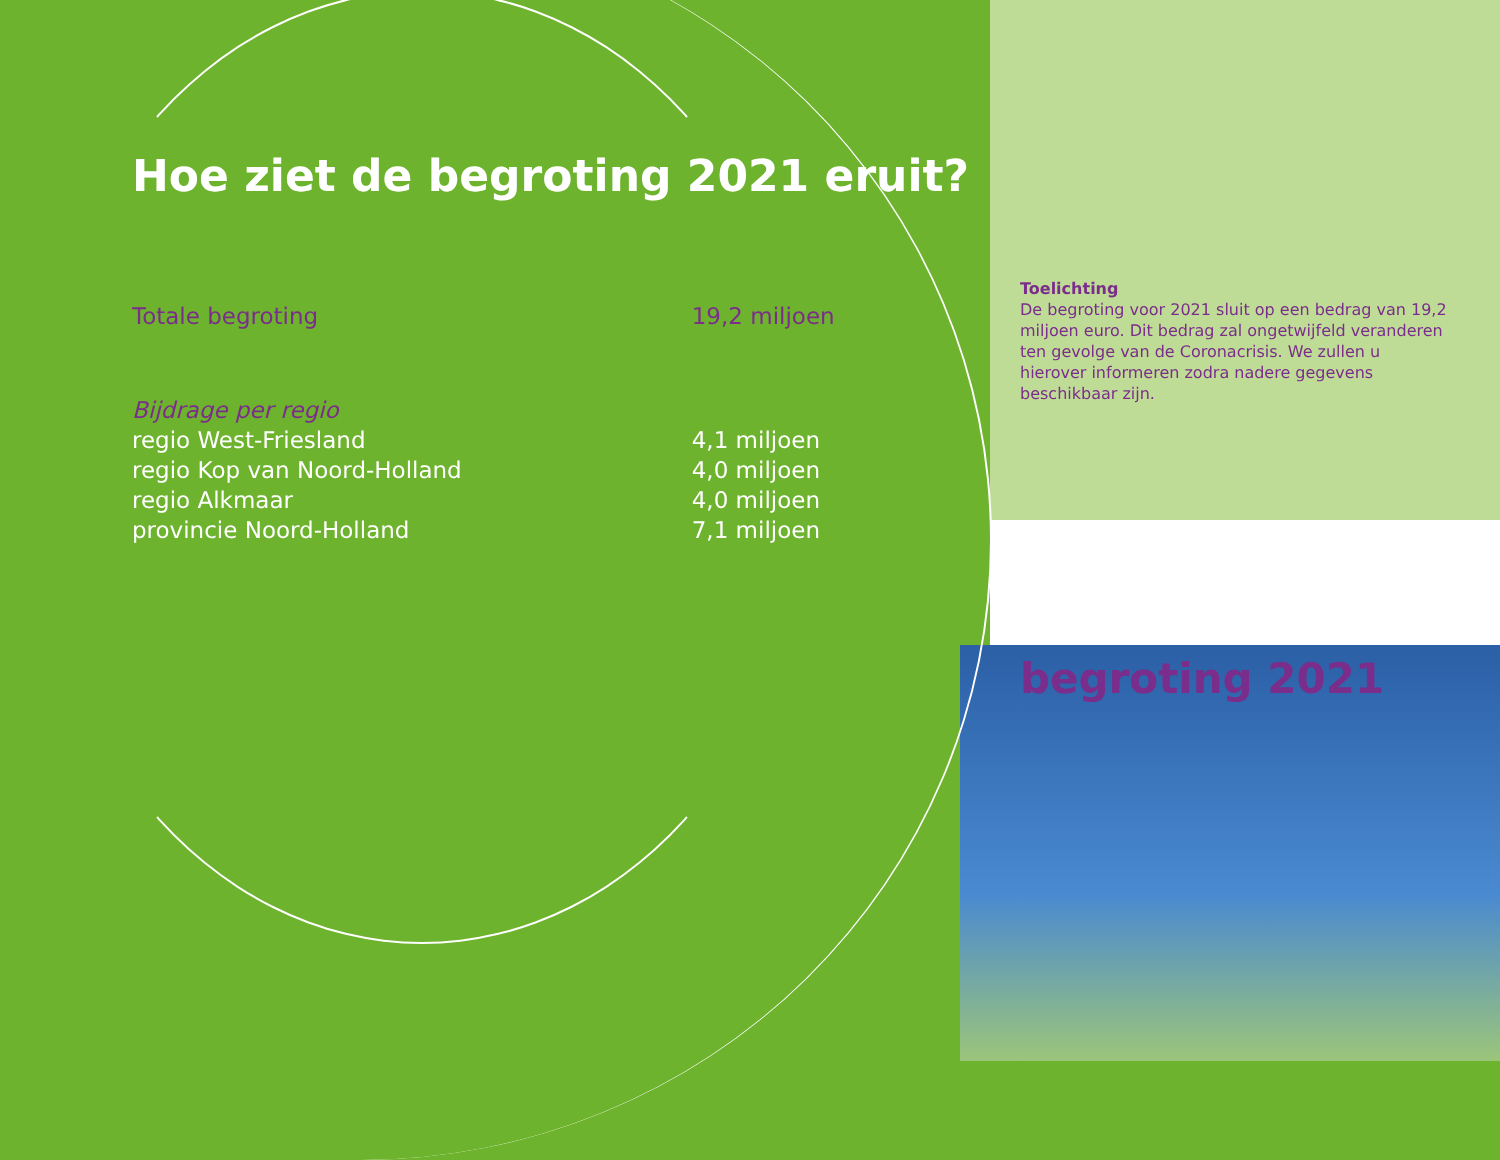Hoe ziet de begroting 2021 eruit?
| Totale begroting | 19,2 miljoen |
| Bijdrage per regio | |
| regio West-Friesland | 4,1 miljoen |
| regio Kop van Noord-Holland | 4,0 miljoen |
| regio Alkmaar | 4,0 miljoen |
| provincie Noord-Holland | 7,1 miljoen |
Toelichting
De begroting voor 2021 sluit op een bedrag van 19,2 miljoen euro. Dit bedrag zal ongetwijfeld veranderen ten gevolge van de Coronacrisis. We zullen u hierover informeren zodra nadere gegevens beschikbaar zijn.
begroting 2021